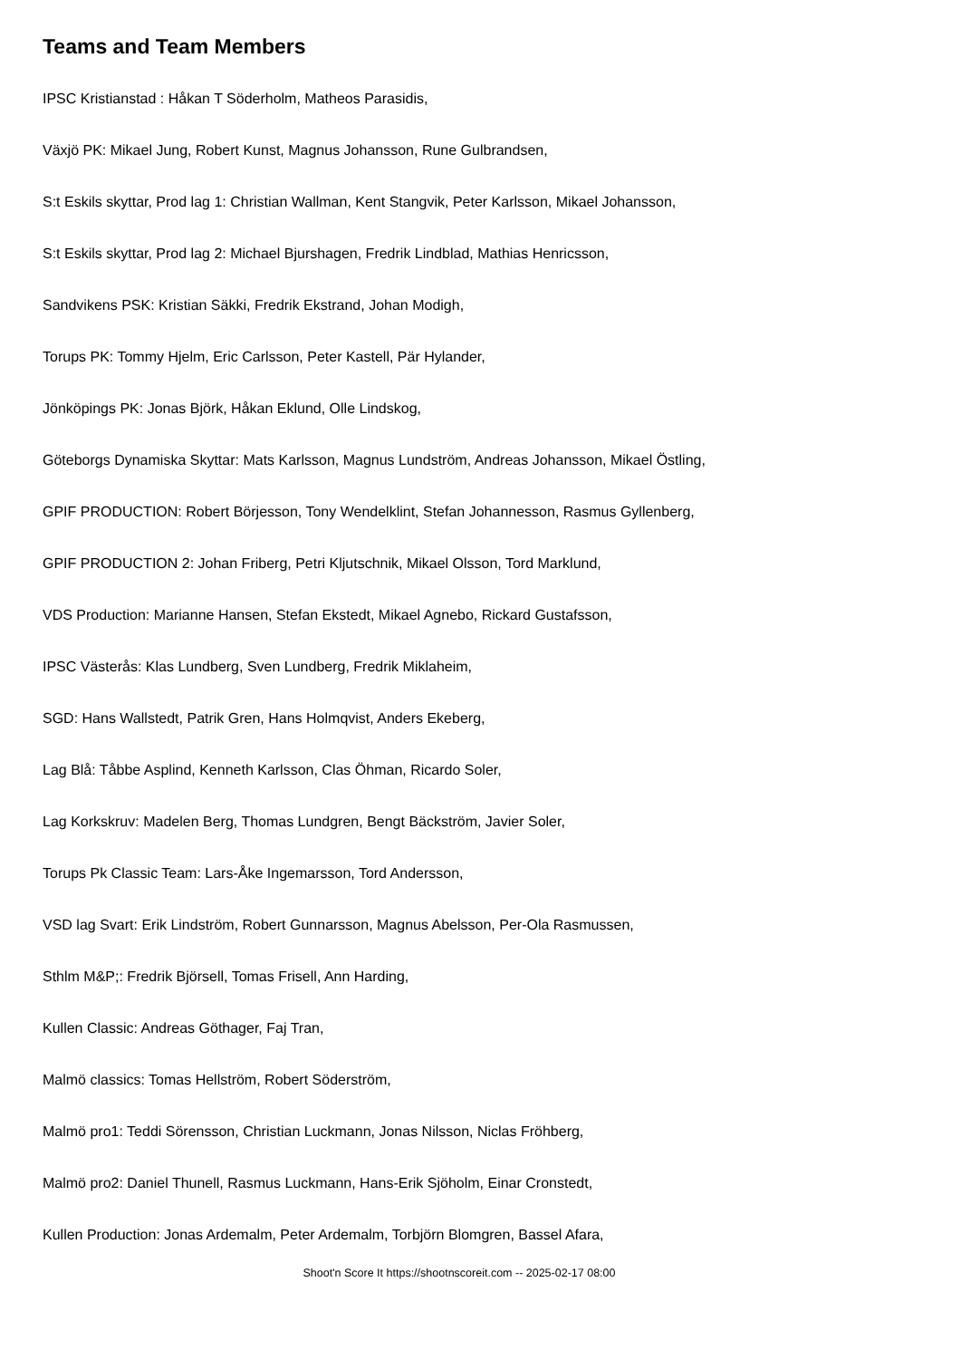Teams and Team Members
IPSC Kristianstad : Håkan T Söderholm, Matheos Parasidis,
Växjö PK: Mikael Jung, Robert Kunst, Magnus Johansson, Rune Gulbrandsen,
S:t Eskils skyttar, Prod lag 1: Christian Wallman, Kent Stangvik, Peter Karlsson, Mikael Johansson,
S:t Eskils skyttar, Prod lag 2: Michael Bjurshagen, Fredrik Lindblad, Mathias Henricsson,
Sandvikens PSK: Kristian Säkki, Fredrik Ekstrand, Johan Modigh,
Torups PK: Tommy Hjelm, Eric Carlsson, Peter Kastell, Pär Hylander,
Jönköpings PK: Jonas Björk, Håkan Eklund, Olle Lindskog,
Göteborgs Dynamiska Skyttar: Mats Karlsson, Magnus Lundström, Andreas Johansson, Mikael Östling,
GPIF PRODUCTION: Robert Börjesson, Tony Wendelklint, Stefan Johannesson, Rasmus Gyllenberg,
GPIF PRODUCTION 2: Johan Friberg, Petri Kljutschnik, Mikael Olsson, Tord Marklund,
VDS Production: Marianne Hansen, Stefan Ekstedt, Mikael Agnebo, Rickard Gustafsson,
IPSC Västerås: Klas Lundberg, Sven Lundberg, Fredrik Miklaheim,
SGD: Hans Wallstedt, Patrik Gren, Hans Holmqvist, Anders Ekeberg,
Lag Blå: Tåbbe Asplind, Kenneth Karlsson, Clas Öhman, Ricardo Soler,
Lag Korkskruv: Madelen Berg, Thomas Lundgren, Bengt Bäckström, Javier Soler,
Torups Pk Classic Team: Lars-Åke Ingemarsson, Tord Andersson,
VSD lag Svart: Erik Lindström, Robert Gunnarsson, Magnus Abelsson, Per-Ola Rasmussen,
Sthlm M&P;: Fredrik Björsell, Tomas Frisell, Ann Harding,
Kullen Classic: Andreas Göthager, Faj Tran,
Malmö classics: Tomas Hellström, Robert Söderström,
Malmö pro1: Teddi Sörensson, Christian Luckmann, Jonas Nilsson, Niclas Fröhberg,
Malmö pro2: Daniel Thunell, Rasmus Luckmann, Hans-Erik Sjöholm, Einar Cronstedt,
Kullen Production: Jonas Ardemalm, Peter Ardemalm, Torbjörn Blomgren, Bassel Afara,
Shoot'n Score It https://shootnscoreit.com -- 2025-02-17 08:00